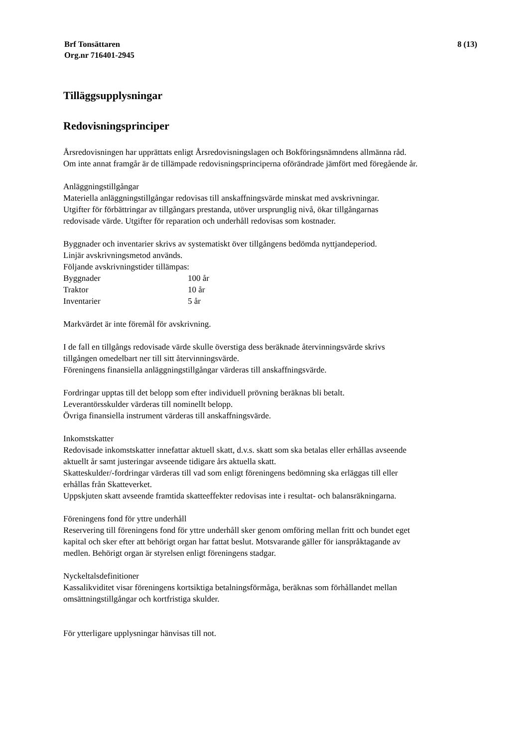Brf Tonsättaren
Org.nr 716401-2945
8 (13)
Tilläggsupplysningar
Redovisningsprinciper
Årsredovisningen har upprättats enligt Årsredovisningslagen och Bokföringsnämndens allmänna råd.
Om inte annat framgår är de tillämpade redovisningsprinciperna oförändrade jämfört med föregående år.
Anläggningstillgångar
Materiella anläggningstillgångar redovisas till anskaffningsvärde minskat med avskrivningar.
Utgifter för förbättringar av tillgångars prestanda, utöver ursprunglig nivå, ökar tillgångarnas
redovisade värde. Utgifter för reparation och underhåll redovisas som kostnader.
Byggnader och inventarier skrivs av systematiskt över tillgångens bedömda nyttjandeperiod.
Linjär avskrivningsmetod används.
Följande avskrivningstider tillämpas:
| Byggnader | 100 år |
| Traktor | 10 år |
| Inventarier | 5 år |
Markvärdet är inte föremål för avskrivning.
I de fall en tillgångs redovisade värde skulle överstiga dess beräknade återvinningsvärde skrivs
tillgången omedelbart ner till sitt återvinningsvärde.
Föreningens finansiella anläggningstillgångar värderas till anskaffningsvärde.
Fordringar upptas till det belopp som efter individuell prövning beräknas bli betalt.
Leverantörsskulder värderas till nominellt belopp.
Övriga finansiella instrument värderas till anskaffningsvärde.
Inkomstskatter
Redovisade inkomstskatter innefattar aktuell skatt, d.v.s. skatt som ska betalas eller erhållas avseende
aktuellt år samt justeringar avseende tidigare års aktuella skatt.
Skatteskulder/-fordringar värderas till vad som enligt föreningens bedömning ska erläggas till eller
erhållas från Skatteverket.
Uppskjuten skatt avseende framtida skatteeffekter redovisas inte i resultat- och balansräkningarna.
Föreningens fond för yttre underhåll
Reservering till föreningens fond för yttre underhåll sker genom omföring mellan fritt och bundet eget
kapital och sker efter att behörigt organ har fattat beslut. Motsvarande gäller för ianspråktagande av
medlen. Behörigt organ är styrelsen enligt föreningens stadgar.
Nyckeltalsdefinitioner
Kassalikviditet visar föreningens kortsiktiga betalningsförmåga, beräknas som förhållandet mellan
omsättningstillgångar och kortfristiga skulder.
För ytterligare upplysningar hänvisas till not.